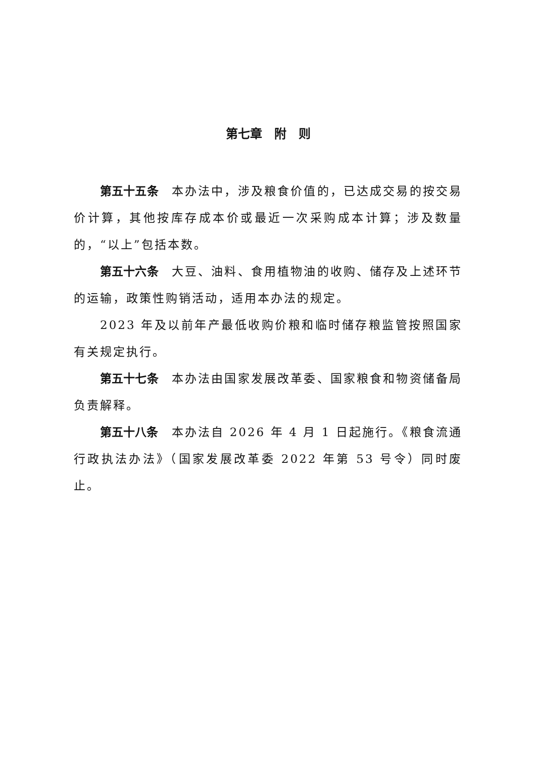第七章　附　则
第五十五条　本办法中，涉及粮食价值的，已达成交易的按交易价计算，其他按库存成本价或最近一次采购成本计算；涉及数量的，“以上”包括本数。
第五十六条　大豆、油料、食用植物油的收购、储存及上述环节的运输，政策性购销活动，适用本办法的规定。
2023 年及以前年产最低收购价粮和临时储存粮监管按照国家有关规定执行。
第五十七条　本办法由国家发展改革委、国家粮食和物资储备局负责解释。
第五十八条　本办法自 2026 年 4 月 1 日起施行。《粮食流通行政执法办法》（国家发展改革委 2022 年第 53 号令）同时废止。